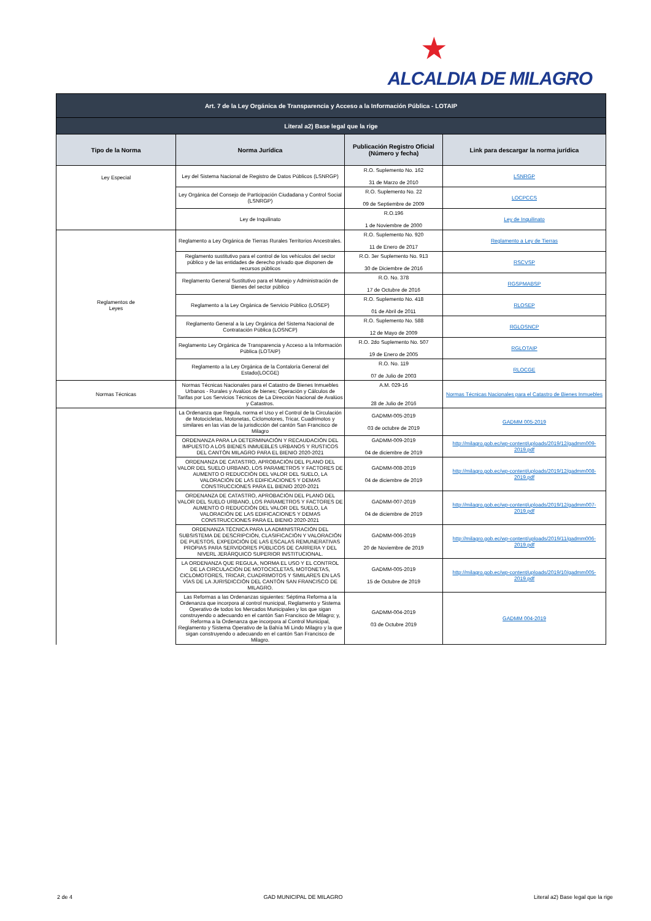★
ALCALDIA DE MILAGRO
| Art. 7 de la Ley Orgánica de Transparencia y Acceso a la Información Pública - LOTAIP | | | |
| Literal a2) Base legal que la rige | | | |
| Tipo de la Norma | Norma Jurídica | Publicación Registro Oficial (Número y fecha) | Link para descargar la norma jurídica |
| Ley Especial | Ley del Sistema Nacional de Registro de Datos Públicos (LSNRGP) | R.O. Suplemento No. 162 31 de Marzo de 2010 | LSNRGP |
| | Ley Orgánica del Consejo de Participación Ciudadana y Control Social (LSNRGP) | R.O. Suplemento No. 22 09 de Septiembre de 2009 | LOCPCCS |
| | Ley de Inquilinato | R.O.196 1 de Noviembre de 2000 | Ley de Inquilinato |
| Reglamentos de Leyes | Reglamento a Ley Orgánica de Tierras Rurales Territorios Ancestrales. | R.O. Suplemento No. 920 11 de Enero de 2017 | Reglamento a Ley de Tierras |
| | Reglamento sustitutivo para el control de los vehículos del sector público y de las entidades de derecho privado que disponen de recursos públicos | R.O. 3er Suplemento No. 913 30 de Diciembre de 2016 | RSCVSP |
| | Reglamento General Sustitutivo para el Manejo y Administración de Bienes del sector público | R.O. No. 378 17 de Octubre de 2016 | RGSPMABSP |
| | Reglamento a la Ley Orgánica de Servicio Público (LOSEP) | R.O. Suplemento No. 418 01 de Abril de 2011 | RLOSEP |
| | Reglamento General a la Ley Orgánica del Sistema Nacional de Contratación Pública (LOSNCP) | R.O. Suplemento No. 588 12 de Mayo de 2009 | RGLOSNCP |
| | Reglamento Ley Orgánica de Transparencia y Acceso a la Información Pública (LOTAIP) | R.O. 2do Suplemento No. 507 19 de Enero de 2005 | RGLOTAIP |
| | Reglamento a la Ley Orgánica de la Contaloría General del Estado(LOCGE) | R.O. No. 119 07 de Julio de 2003 | RLOCGE |
| Normas Técnicas | Normas Técnicas Nacionales para el Catastro de Bienes Inmuebles Urbanos - Rurales y Avalúos de bienes; Operación y Cálculos de Tarifas por Los Servicios Técnicos de La Dirección Nacional de Avalúos y Catastros. | A.M. 029-16 28 de Julio de 2016 | Normas Técnicas Nacionales para el Catastro de Bienes Inmuebles |
| | La Ordenanza que Regula, norma el Uso y el Control de la Circulación de Motocicletas, Motonetas, Ciclomotores, Tricar, Cuadrimotos y similares en las vías de la jurisdicción del cantón San Francisco de Milagro | GADMM-005-2019 03 de octubre de 2019 | GADMM 005-2019 |
| | ORDENANZA PARA LA DETERMINACIÓN Y RECAUDACIÓN DEL IMPUESTO A LOS BIENES INMUEBLES URBANOS Y RUSTICOS DEL CANTÓN MILAGRO PARA EL BIENIO 2020-2021 | GADMM-009-2019 04 de diciembre de 2019 | http://milagro.gob.ec/wp-content/uploads/2019/12/gadmm009-2019.pdf |
| | ORDENANZA DE CATASTRO, APROBACIÓN DEL PLANO DEL VALOR DEL SUELO URBANO, LOS PARAMETROS Y FACTORES DE AUMENTO O REDUCCIÓN DEL VALOR DEL SUELO, LA VALORACIÓN DE LAS EDIFICACIONES Y DEMAS CONSTRUCCIONES PARA EL BIENIO 2020-2021 | GADMM-008-2019 04 de diciembre de 2019 | http://milagro.gob.ec/wp-content/uploads/2019/12/gadmm008-2019.pdf |
| | ORDENANZA DE CATASTRO, APROBACIÓN DEL PLANO DEL VALOR DEL SUELO URBANO, LOS PARAMETROS Y FACTORES DE AUMENTO O REDUCCIÓN DEL VALOR DEL SUELO, LA VALORACIÓN DE LAS EDIFICACIONES Y DEMAS CONSTRUCCIONES PARA EL BIENIO 2020-2021 | GADMM-007-2019 04 de diciembre de 2019 | http://milagro.gob.ec/wp-content/uploads/2019/12/gadmm007-2019.pdf |
| | ORDENANZA TÉCNICA PARA LA ADMINISTRACIÓN DEL SUBSISTEMA DE DESCRIPCIÓN, CLASIFICACIÓN Y VALORACIÓN DE PUESTOS, EXPEDICIÓN DE LAS ESCALAS REMUNERATIVAS PROPIAS PARA SERVIDORES PÚBLICOS DE CARRERA Y DEL NIVERL JERÁRQUICO SUPERIOR INSTITUCIONAL. | GADMM-006-2019 20 de Noviembre de 2019 | http://milagro.gob.ec/wp-content/uploads/2019/11/gadmm006-2019.pdf |
| | LA ORDENANZA QUE REGULA, NORMA EL USO Y EL CONTROL DE LA CIRCULACIÓN DE MOTOCICLETAS, MOTONETAS, CICLOMOTORES, TRICAR, CUADRIMOTOS Y SIMILARES EN LAS VÍAS DE LA JURISDICCIÓN DEL CANTÓN SAN FRANCISCO DE MILAGRO. | GADMM-005-2019 15 de Octubre de 2019 | http://milagro.gob.ec/wp-content/uploads/2019/10/gadmm005-2019.pdf |
| | Las Reformas a las Ordenanzas siguientes: Séptima Reforma a la Ordenanza que incorpora al control municipal, Reglamento y Sistema Operativo de todos los Mercados Municipales y los que sigan construyendo o adecuando en el cantón San Francisco de Milagro; y, Reforma a la Ordenanza que incorpora al Control Municipal, Reglamento y Sistema Operativo de la Bahía Mi Lindo Milagro y la que sigan construyendo o adecuando en el cantón San Francisco de Milagro. | GADMM-004-2019 03 de Octubre 2019 | GADMM 004-2019 |
2 de 4 GAD MUNICIPAL DE MILAGRO Literal a2) Base legal que la rige